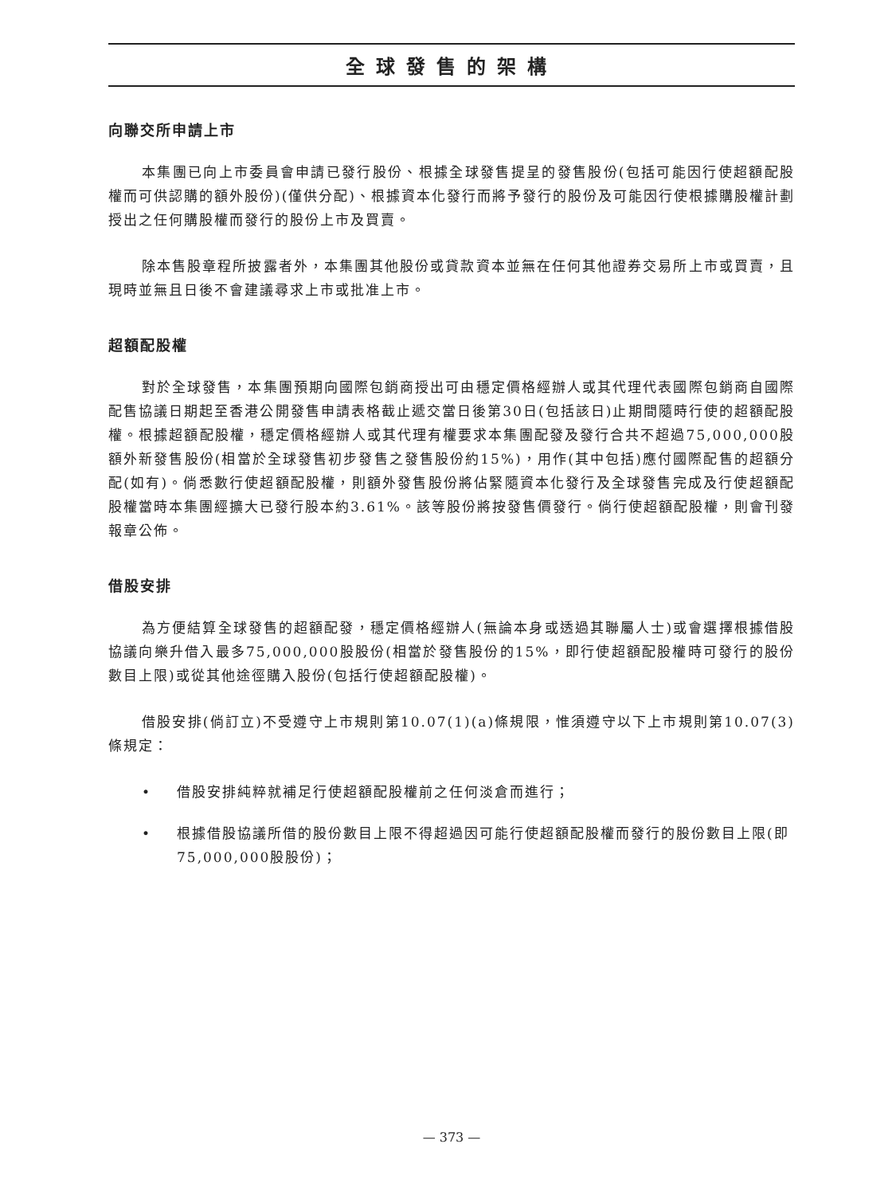全球發售的架構
向聯交所申請上市
本集團已向上市委員會申請已發行股份、根據全球發售提呈的發售股份(包括可能因行使超額配股權而可供認購的額外股份)(僅供分配)、根據資本化發行而將予發行的股份及可能因行使根據購股權計劃授出之任何購股權而發行的股份上市及買賣。
除本售股章程所披露者外，本集團其他股份或貸款資本並無在任何其他證券交易所上市或買賣，且現時並無且日後不會建議尋求上市或批准上市。
超額配股權
對於全球發售，本集團預期向國際包銷商授出可由穩定價格經辦人或其代理代表國際包銷商自國際配售協議日期起至香港公開發售申請表格截止遞交當日後第30日(包括該日)止期間隨時行使的超額配股權。根據超額配股權，穩定價格經辦人或其代理有權要求本集團配發及發行合共不超過75,000,000股額外新發售股份(相當於全球發售初步發售之發售股份約15%)，用作(其中包括)應付國際配售的超額分配(如有)。倘悉數行使超額配股權，則額外發售股份將佔緊隨資本化發行及全球發售完成及行使超額配股權當時本集團經擴大已發行股本約3.61%。該等股份將按發售價發行。倘行使超額配股權，則會刊發報章公佈。
借股安排
為方便結算全球發售的超額配發，穩定價格經辦人(無論本身或透過其聯屬人士)或會選擇根據借股協議向樂升借入最多75,000,000股股份(相當於發售股份的15%，即行使超額配股權時可發行的股份數目上限)或從其他途徑購入股份(包括行使超額配股權)。
借股安排(倘訂立)不受遵守上市規則第10.07(1)(a)條規限，惟須遵守以下上市規則第10.07(3)條規定：
• 借股安排純粹就補足行使超額配股權前之任何淡倉而進行；
• 根據借股協議所借的股份數目上限不得超過因可能行使超額配股權而發行的股份數目上限(即75,000,000股股份)；
— 373 —